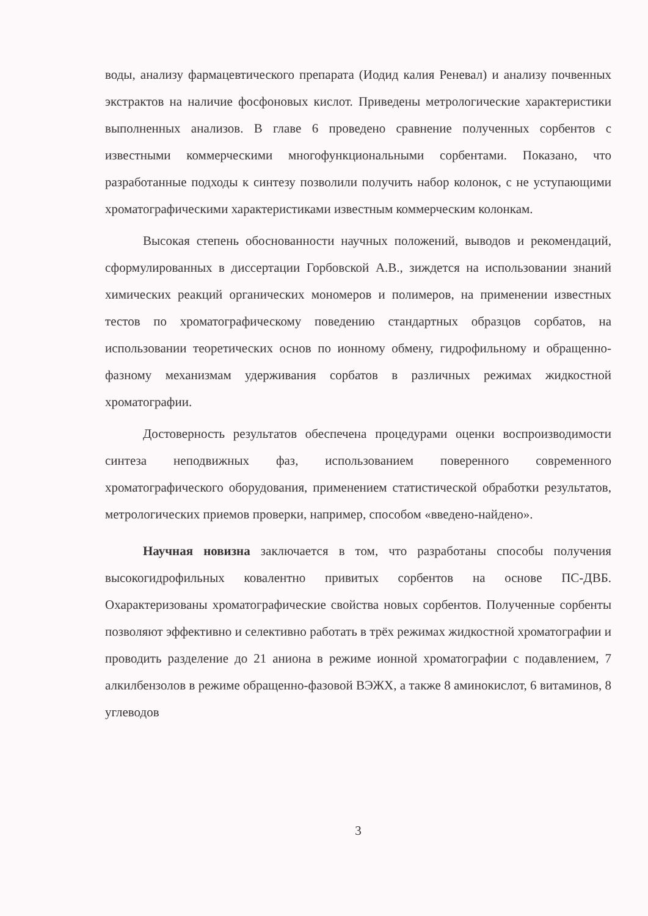воды, анализу фармацевтического препарата (Иодид калия Реневал) и анализу почвенных экстрактов на наличие фосфоновых кислот. Приведены метрологические характеристики выполненных анализов. В главе 6 проведено сравнение полученных сорбентов с известными коммерческими многофункциональными сорбентами. Показано, что разработанные подходы к синтезу позволили получить набор колонок, с не уступающими хроматографическими характеристиками известным коммерческим колонкам.
Высокая степень обоснованности научных положений, выводов и рекомендаций, сформулированных в диссертации Горбовской А.В., зиждется на использовании знаний химических реакций органических мономеров и полимеров, на применении известных тестов по хроматографическому поведению стандартных образцов сорбатов, на использовании теоретических основ по ионному обмену, гидрофильному и обращенно-фазному механизмам удерживания сорбатов в различных режимах жидкостной хроматографии.
Достоверность результатов обеспечена процедурами оценки воспроизводимости синтеза неподвижных фаз, использованием поверенного современного хроматографического оборудования, применением статистической обработки результатов, метрологических приемов проверки, например, способом «введено-найдено».
Научная новизна заключается в том, что разработаны способы получения высокогидрофильных ковалентно привитых сорбентов на основе ПС-ДВБ. Охарактеризованы хроматографические свойства новых сорбентов. Полученные сорбенты позволяют эффективно и селективно работать в трёх режимах жидкостной хроматографии и проводить разделение до 21 аниона в режиме ионной хроматографии с подавлением, 7 алкилбензолов в режиме обращенно-фазовой ВЭЖХ, а также 8 аминокислот, 6 витаминов, 8 углеводов
3